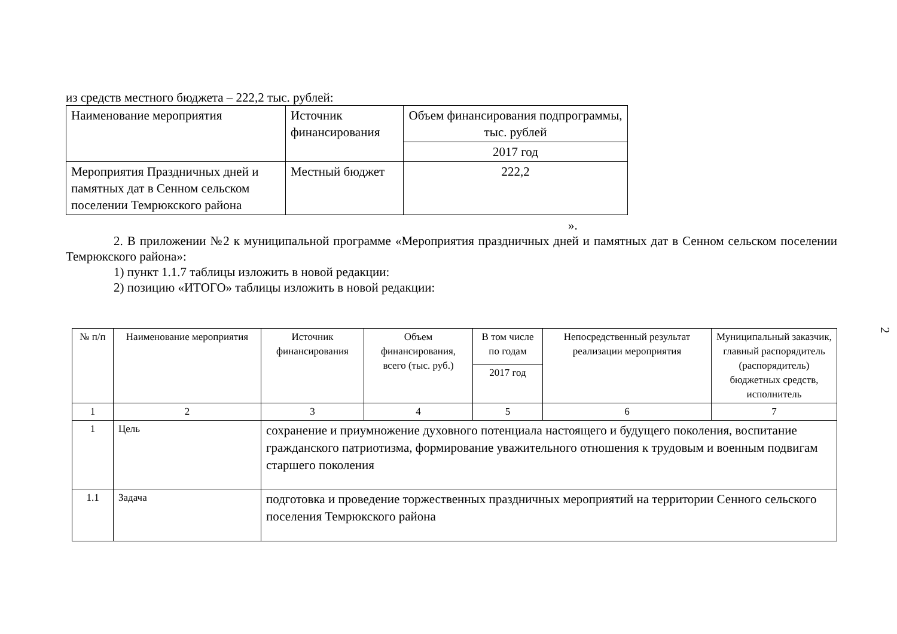из средств местного бюджета – 222,2 тыс. рублей:
| Наименование мероприятия | Источник финансирования | Объем финансирования подпрограммы, тыс. рублей |
| --- | --- | --- |
| | | 2017 год |
| Мероприятия Праздничных дней и памятных дат в Сенном сельском поселении Темрюкского района | Местный бюджет | 222,2 |
».
2. В приложении №2 к муниципальной программе «Мероприятия праздничных дней и памятных дат в Сенном сельском поселении Темрюкского района»:
1) пункт 1.1.7 таблицы изложить в новой редакции:
2) позицию «ИТОГО» таблицы изложить в новой редакции:
| № п/п | Наименование мероприятия | Источник финансирования | Объем финансирования, всего (тыс. руб.) | В том числе по годам | Непосредственный результат реализации мероприятия | Муниципальный заказчик, главный распорядитель (распорядитель) бюджетных средств, исполнитель |
| --- | --- | --- | --- | --- | --- | --- |
| | | | | 2017 год | | |
| 1 | 2 | 3 | 4 | 5 | 6 | 7 |
| 1 | Цель | сохранение и приумножение духовного потенциала настоящего и будущего поколения, воспитание гражданского патриотизма, формирование уважительного отношения к трудовым и военным подвигам старшего поколения | | | | |
| 1.1 | Задача | подготовка и проведение торжественных праздничных мероприятий на территории Сенного сельского поселения Темрюкского района | | | | |
2